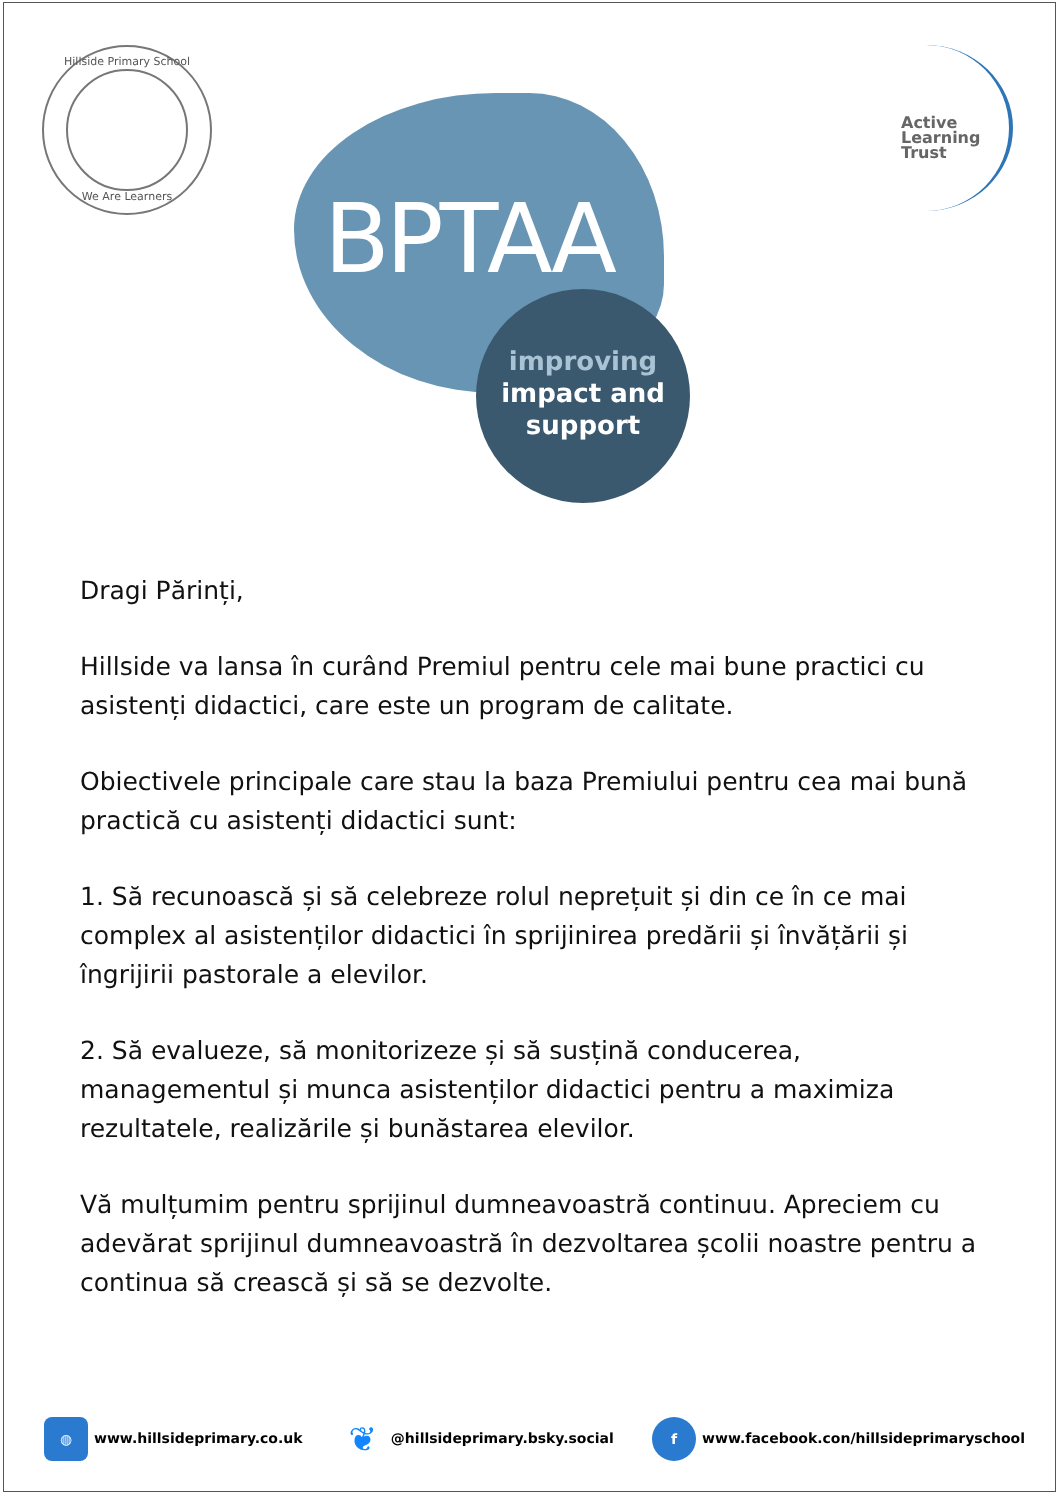Hillside Primary School
We Are Learners
BPTAA
improving
impact and
support
Active
Learning
Trust
Dragi Părinți,
Hillside va lansa în curând Premiul pentru cele mai bune practici cu asistenți didactici, care este un program de calitate.
Obiectivele principale care stau la baza Premiului pentru cea mai bună practică cu asistenți didactici sunt:
1. Să recunoască și să celebreze rolul neprețuit și din ce în ce mai complex al asistenților didactici în sprijinirea predării și învățării și îngrijirii pastorale a elevilor.
2. Să evalueze, să monitorizeze și să susțină conducerea, managementul și munca asistenților didactici pentru a maximiza rezultatele, realizările și bunăstarea elevilor.
Vă mulțumim pentru sprijinul dumneavoastră continuu. Apreciem cu adevărat sprijinul dumneavoastră în dezvoltarea școlii noastre pentru a continua să crească și să se dezvolte.
◍ www.hillsideprimary.co.uk
❦ @hillsideprimary.bsky.social
f www.facebook.con/hillsideprimaryschool